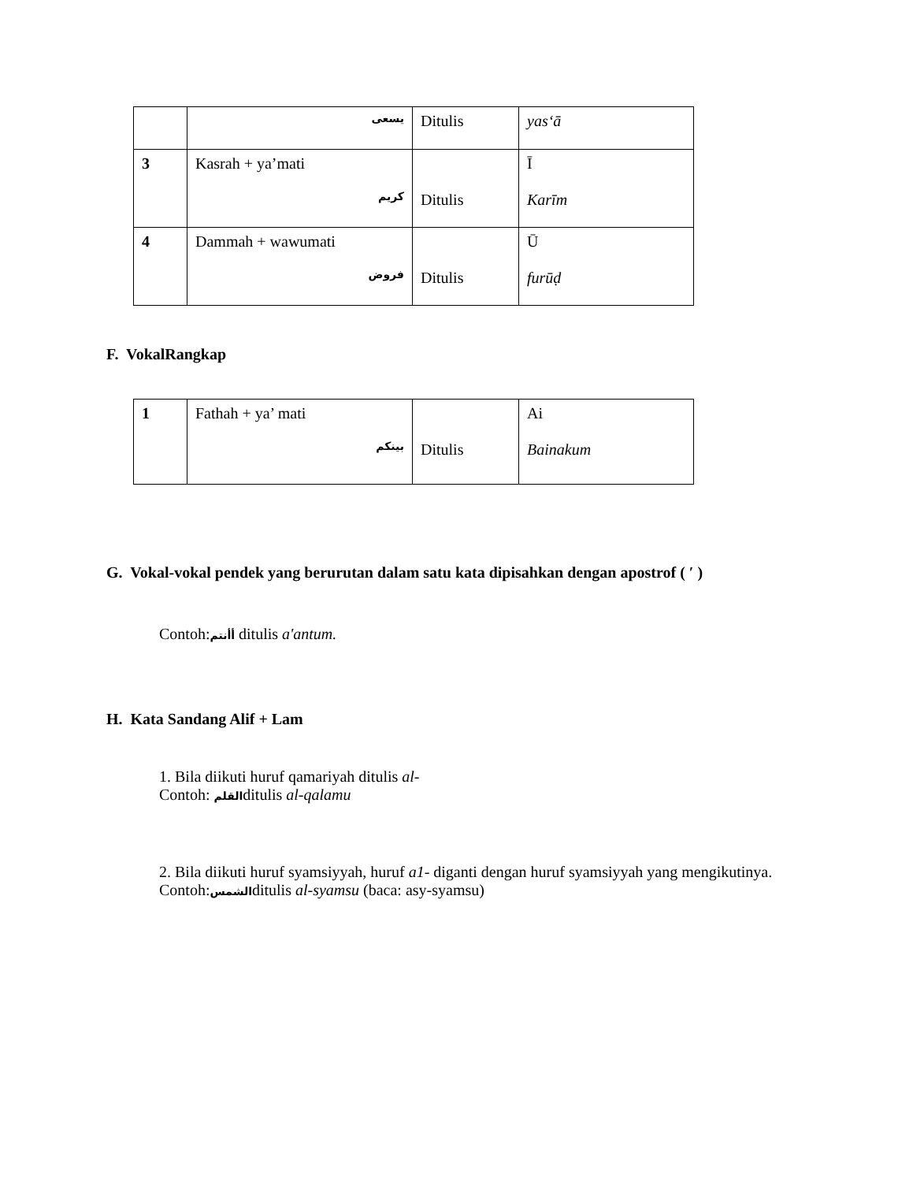| | يسعى | Ditulis | yas‘ā |
| 3 | Kasrah + ya’mati كريم | Ditulis | Ī Karīm |
| 4 | Dammah + wawumati فروض | Ditulis | Ū furūḍ |
F. VokalRangkap
| 1 | Fathah + ya’ mati بينكم | Ditulis | Ai Bainakum |
G. Vokal-vokal pendek yang berurutan dalam satu kata dipisahkan dengan apostrof ( ′ )
Contoh:أأنتم ditulis a'antum.
H. Kata Sandang Alif + Lam
1. Bila diikuti huruf qamariyah ditulis al-
Contoh: القلمditulis al-qalamu
2. Bila diikuti huruf syamsiyyah, huruf a1- diganti dengan huruf syamsiyyah yang mengikutinya.
Contoh:الشمسditulis al-syamsu (baca: asy-syamsu)